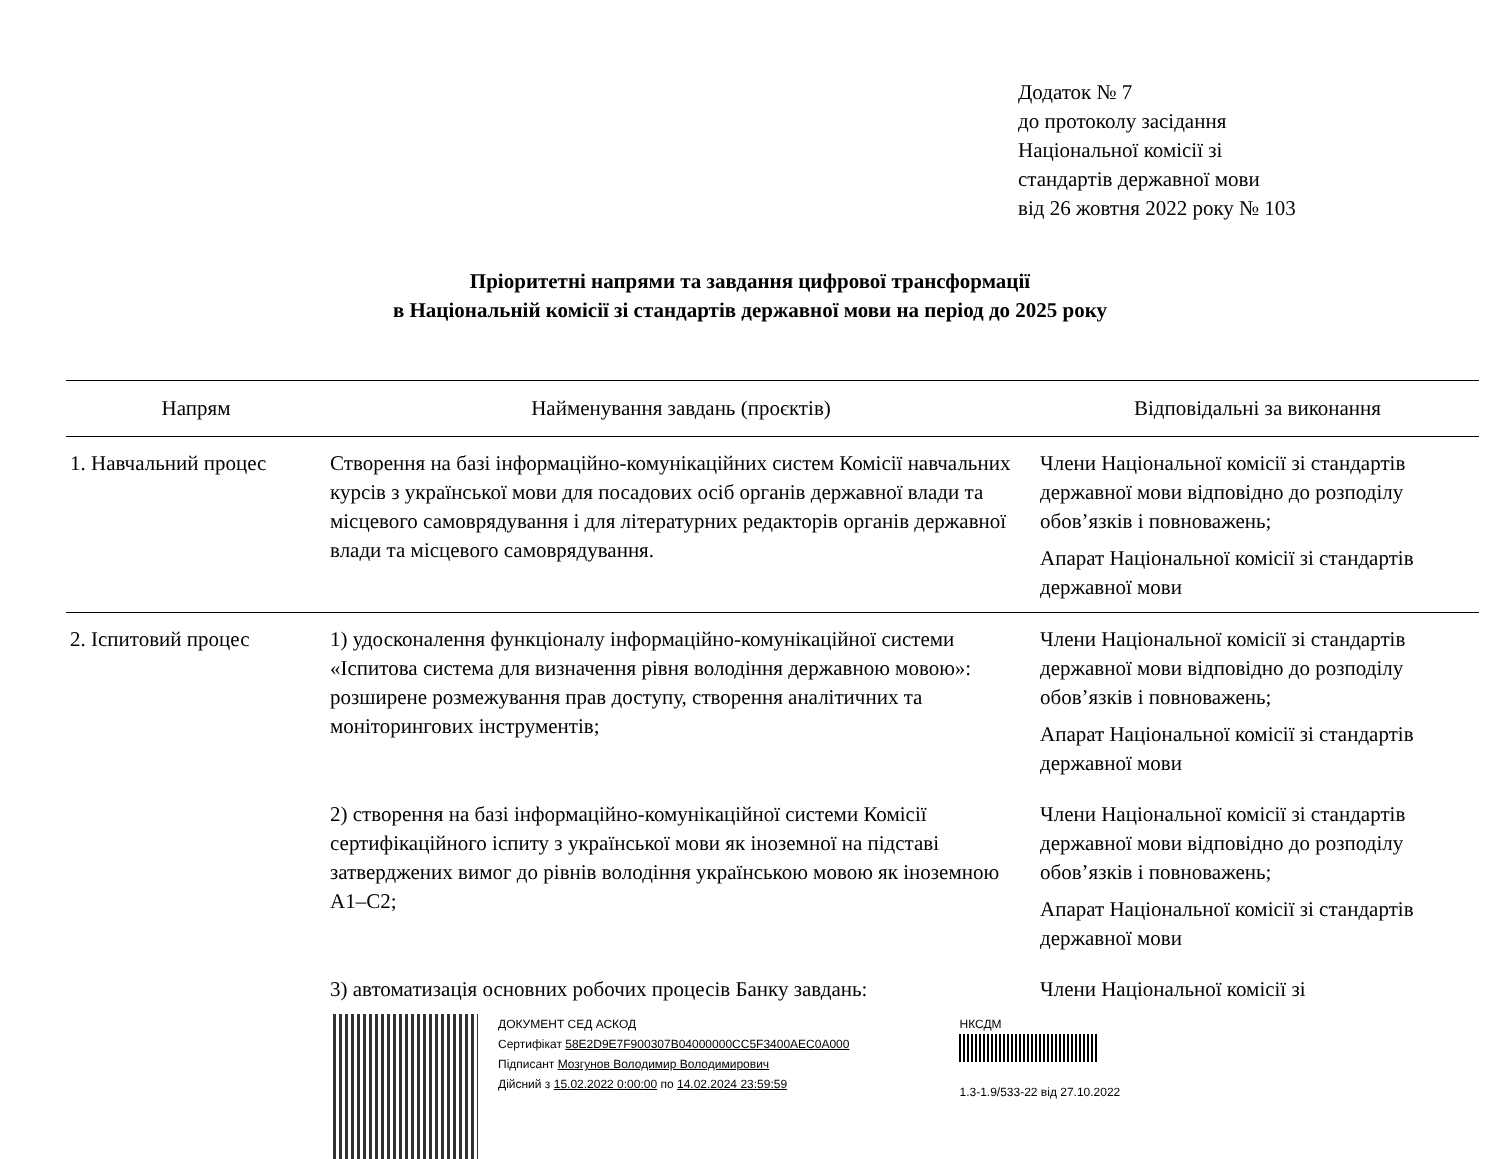Додаток № 7
до протоколу засідання
Національної комісії зі
стандартів державної мови
від 26 жовтня 2022 року № 103
Пріоритетні напрями та завдання цифрової трансформації
в Національній комісії зі стандартів державної мови на період до 2025 року
| Напрям | Найменування завдань (проєктів) | Відповідальні за виконання |
| --- | --- | --- |
| 1. Навчальний процес | Створення на базі інформаційно-комунікаційних систем Комісії навчальних курсів з української мови для посадових осіб органів державної влади та місцевого самоврядування і для літературних редакторів органів державної влади та місцевого самоврядування. | Члени Національної комісії зі стандартів державної мови відповідно до розподілу обов’язків і повноважень; Апарат Національної комісії зі стандартів державної мови |
| 2. Іспитовий процес | 1) удосконалення функціоналу інформаційно-комунікаційної системи «Іспитова система для визначення рівня володіння державною мовою»: розширене розмежування прав доступу, створення аналітичних та моніторингових інструментів; | Члени Національної комісії зі стандартів державної мови відповідно до розподілу обов’язків і повноважень; Апарат Національної комісії зі стандартів державної мови |
| | 2) створення на базі інформаційно-комунікаційної системи Комісії сертифікаційного іспиту з української мови як іноземної на підставі затверджених вимог до рівнів володіння українською мовою як іноземною А1–С2; | Члени Національної комісії зі стандартів державної мови відповідно до розподілу обов’язків і повноважень; Апарат Національної комісії зі стандартів державної мови |
| | 3) автоматизація основних робочих процесів Банку завдань: | Члени Національної комісії зі |
ДОКУМЕНТ СЕД АСКОД
Сертифікат 58E2D9E7F900307B04000000CC5F3400AEC0A000
Підписант Мозгунов Володимир Володимирович
Дійсний з 15.02.2022 0:00:00 по 14.02.2024 23:59:59
НКСДМ
1.3-1.9/533-22 від 27.10.2022